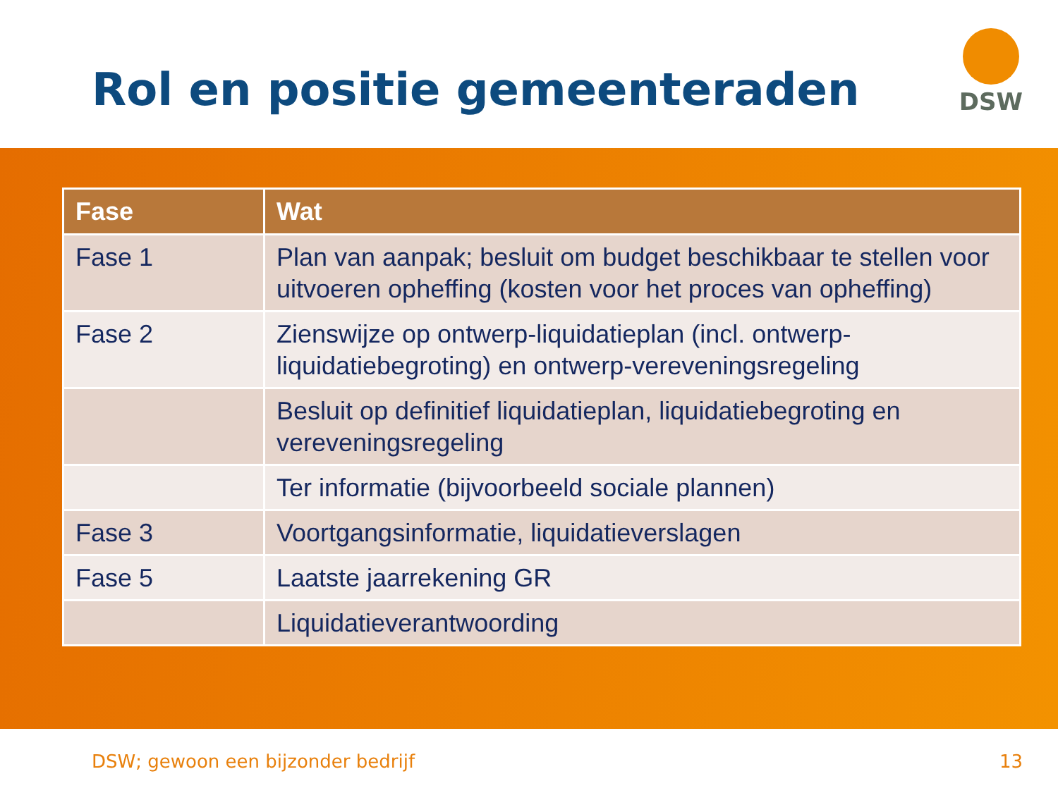Rol en positie gemeenteraden
DSW
| Fase | Wat |
| --- | --- |
| Fase 1 | Plan van aanpak; besluit om budget beschikbaar te stellen voor uitvoeren opheffing (kosten voor het proces van opheffing) |
| Fase 2 | Zienswijze op ontwerp-liquidatieplan (incl. ontwerp-liquidatiebegroting) en ontwerp-vereveningsregeling |
| | Besluit op definitief liquidatieplan, liquidatiebegroting en vereveningsregeling |
| | Ter informatie (bijvoorbeeld sociale plannen) |
| Fase 3 | Voortgangsinformatie, liquidatieverslagen |
| Fase 5 | Laatste jaarrekening GR |
| | Liquidatieverantwoording |
DSW; gewoon een bijzonder bedrijf 13